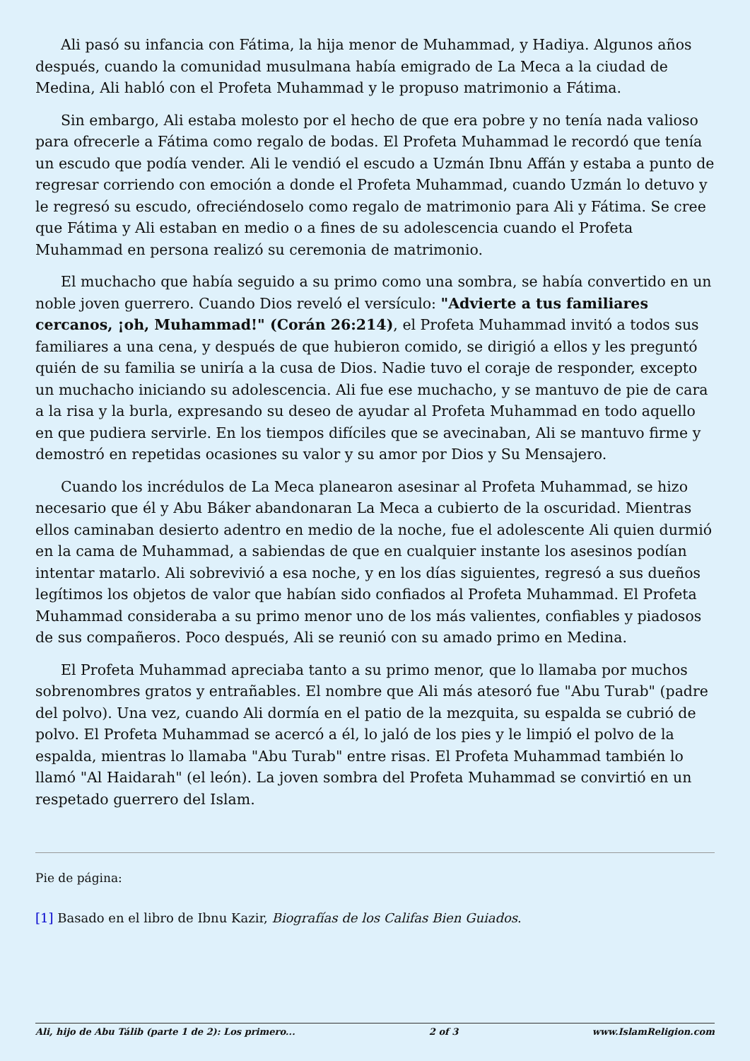Ali pasó su infancia con Fátima, la hija menor de Muhammad, y Hadiya. Algunos años después, cuando la comunidad musulmana había emigrado de La Meca a la ciudad de Medina, Ali habló con el Profeta Muhammad y le propuso matrimonio a Fátima.
Sin embargo, Ali estaba molesto por el hecho de que era pobre y no tenía nada valioso para ofrecerle a Fátima como regalo de bodas. El Profeta Muhammad le recordó que tenía un escudo que podía vender. Ali le vendió el escudo a Uzmán Ibnu Affán y estaba a punto de regresar corriendo con emoción a donde el Profeta Muhammad, cuando Uzmán lo detuvo y le regresó su escudo, ofreciéndoselo como regalo de matrimonio para Ali y Fátima. Se cree que Fátima y Ali estaban en medio o a fines de su adolescencia cuando el Profeta Muhammad en persona realizó su ceremonia de matrimonio.
El muchacho que había seguido a su primo como una sombra, se había convertido en un noble joven guerrero. Cuando Dios reveló el versículo: "Advierte a tus familiares cercanos, ¡oh, Muhammad!" (Corán 26:214), el Profeta Muhammad invitó a todos sus familiares a una cena, y después de que hubieron comido, se dirigió a ellos y les preguntó quién de su familia se uniría a la cusa de Dios. Nadie tuvo el coraje de responder, excepto un muchacho iniciando su adolescencia. Ali fue ese muchacho, y se mantuvo de pie de cara a la risa y la burla, expresando su deseo de ayudar al Profeta Muhammad en todo aquello en que pudiera servirle. En los tiempos difíciles que se avecinaban, Ali se mantuvo firme y demostró en repetidas ocasiones su valor y su amor por Dios y Su Mensajero.
Cuando los incrédulos de La Meca planearon asesinar al Profeta Muhammad, se hizo necesario que él y Abu Báker abandonaran La Meca a cubierto de la oscuridad. Mientras ellos caminaban desierto adentro en medio de la noche, fue el adolescente Ali quien durmió en la cama de Muhammad, a sabiendas de que en cualquier instante los asesinos podían intentar matarlo. Ali sobrevivió a esa noche, y en los días siguientes, regresó a sus dueños legítimos los objetos de valor que habían sido confiados al Profeta Muhammad. El Profeta Muhammad consideraba a su primo menor uno de los más valientes, confiables y piadosos de sus compañeros. Poco después, Ali se reunió con su amado primo en Medina.
El Profeta Muhammad apreciaba tanto a su primo menor, que lo llamaba por muchos sobrenombres gratos y entrañables. El nombre que Ali más atesoró fue "Abu Turab" (padre del polvo). Una vez, cuando Ali dormía en el patio de la mezquita, su espalda se cubrió de polvo. El Profeta Muhammad se acercó a él, lo jaló de los pies y le limpió el polvo de la espalda, mientras lo llamaba "Abu Turab" entre risas. El Profeta Muhammad también lo llamó "Al Haidarah" (el león). La joven sombra del Profeta Muhammad se convirtió en un respetado guerrero del Islam.
Pie de página:
[1] Basado en el libro de Ibnu Kazir, Biografías de los Califas Bien Guiados.
Ali, hijo de Abu Tálib (parte 1 de 2): Los primero... 2 of 3 www.IslamReligion.com